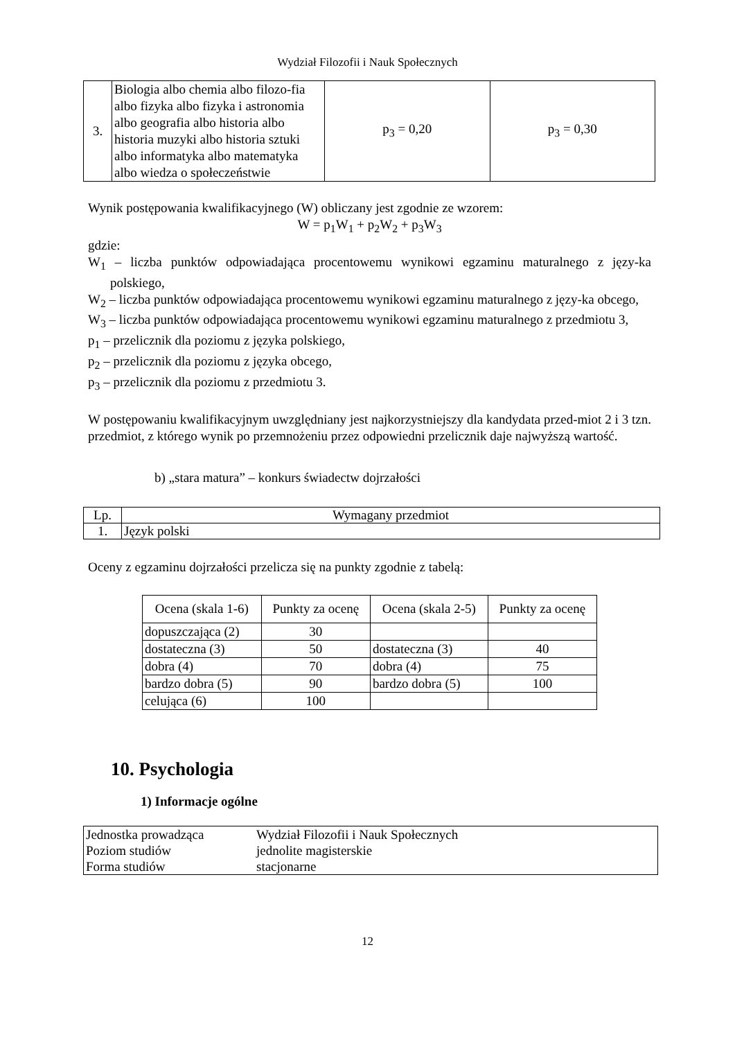Wydział Filozofii i Nauk Społecznych
| 3. | Biologia albo chemia albo filozo-fia albo fizyka albo fizyka i astronomia albo geografia albo historia albo historia muzyki albo historia sztuki albo informatyka albo matematyka albo wiedza o społeczeństwie | p<sub>3</sub> = 0,20 | p<sub>3</sub> = 0,30 |
Wynik postępowania kwalifikacyjnego (W) obliczany jest zgodnie ze wzorem:
W = p<sub>1</sub>W<sub>1</sub> + p<sub>2</sub>W<sub>2</sub> + p<sub>3</sub>W<sub>3</sub>
gdzie:
W<sub>1</sub> – liczba punktów odpowiadająca procentowemu wynikowi egzaminu maturalnego z języ-ka polskiego,
W<sub>2</sub> – liczba punktów odpowiadająca procentowemu wynikowi egzaminu maturalnego z języ-ka obcego,
W<sub>3</sub> – liczba punktów odpowiadająca procentowemu wynikowi egzaminu maturalnego z przedmiotu 3,
p<sub>1</sub> – przelicznik dla poziomu z języka polskiego,
p<sub>2</sub> – przelicznik dla poziomu z języka obcego,
p<sub>3</sub> – przelicznik dla poziomu z przedmiotu 3.
W postępowaniu kwalifikacyjnym uwzględniany jest najkorzystniejszy dla kandydata przed-miot 2 i 3 tzn. przedmiot, z którego wynik po przemnożeniu przez odpowiedni przelicznik daje najwyższą wartość.
b) „stara matura” – konkurs świadectw dojrzałości
| Lp. | Wymagany przedmiot |
| 1. | Język polski |
Oceny z egzaminu dojrzałości przelicza się na punkty zgodnie z tabelą:
| Ocena (skala 1-6) | Punkty za ocenę | Ocena (skala 2-5) | Punkty za ocenę |
| dopuszczająca (2) | 30 | | |
| dostateczna (3) | 50 | dostateczna (3) | 40 |
| dobra (4) | 70 | dobra (4) | 75 |
| bardzo dobra (5) | 90 | bardzo dobra (5) | 100 |
| celująca (6) | 100 | | |
10. Psychologia
1) Informacje ogólne
| Jednostka prowadząca | Wydział Filozofii i Nauk Społecznych |
| Poziom studiów | jednolite magisterskie |
| Forma studiów | stacjonarne |
12